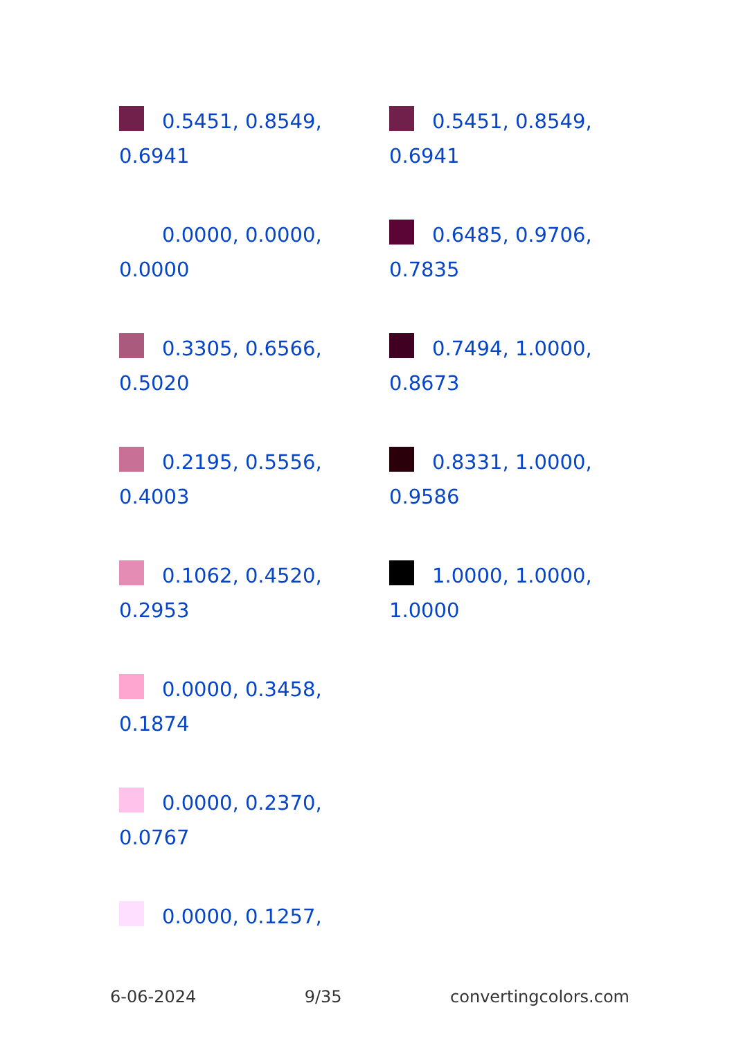0.5451, 0.8549, 0.6941
0.0000, 0.0000, 0.0000
0.3305, 0.6566, 0.5020
0.2195, 0.5556, 0.4003
0.1062, 0.4520, 0.2953
0.0000, 0.3458, 0.1874
0.0000, 0.2370, 0.0767
0.0000, 0.1257,
0.5451, 0.8549, 0.6941
0.6485, 0.9706, 0.7835
0.7494, 1.0000, 0.8673
0.8331, 1.0000, 0.9586
1.0000, 1.0000, 1.0000
6-06-2024 9/35 convertingcolors.com